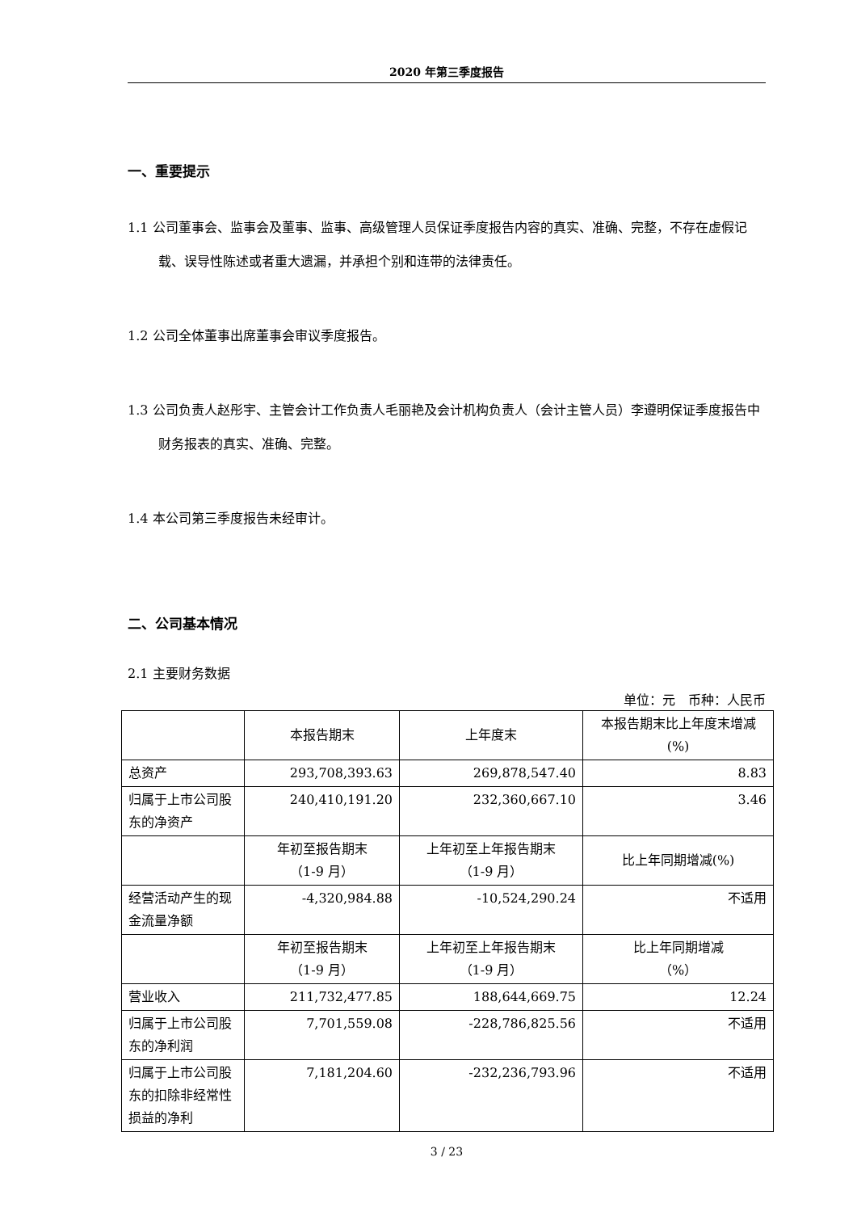2020 年第三季度报告
一、重要提示
1.1 公司董事会、监事会及董事、监事、高级管理人员保证季度报告内容的真实、准确、完整，不存在虚假记载、误导性陈述或者重大遗漏，并承担个别和连带的法律责任。
1.2 公司全体董事出席董事会审议季度报告。
1.3 公司负责人赵彤宇、主管会计工作负责人毛丽艳及会计机构负责人（会计主管人员）李遵明保证季度报告中财务报表的真实、准确、完整。
1.4 本公司第三季度报告未经审计。
二、公司基本情况
2.1 主要财务数据
单位：元　币种：人民币
| | 本报告期末 | 上年度末 | 本报告期末比上年度末增减(%) |
| --- | --- | --- | --- |
| 总资产 | 293,708,393.63 | 269,878,547.40 | 8.83 |
| 归属于上市公司股东的净资产 | 240,410,191.20 | 232,360,667.10 | 3.46 |
| | 年初至报告期末 （1-9 月） | 上年初至上年报告期末 （1-9 月） | 比上年同期增减(%) |
| 经营活动产生的现金流量净额 | -4,320,984.88 | -10,524,290.24 | 不适用 |
| | 年初至报告期末 （1-9 月） | 上年初至上年报告期末 （1-9 月） | 比上年同期增减 （%） |
| 营业收入 | 211,732,477.85 | 188,644,669.75 | 12.24 |
| 归属于上市公司股东的净利润 | 7,701,559.08 | -228,786,825.56 | 不适用 |
| 归属于上市公司股东的扣除非经常性损益的净利 | 7,181,204.60 | -232,236,793.96 | 不适用 |
3 / 23